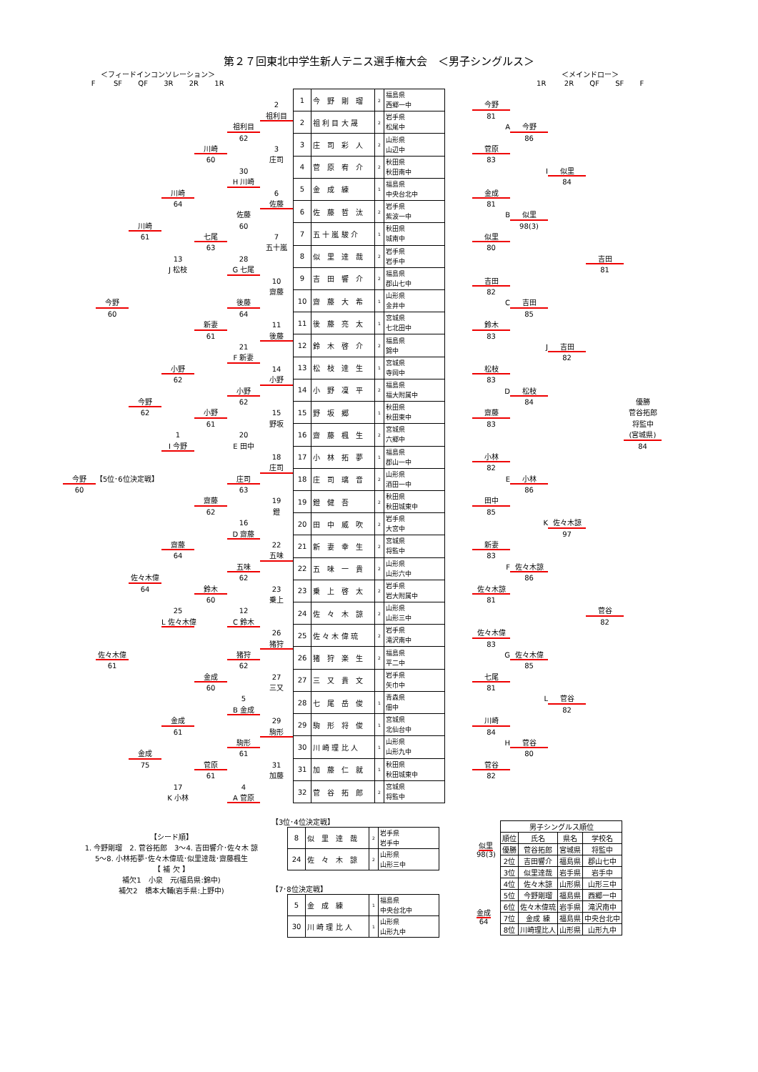第２７回東北中学生新人テニス選手権大会　＜男子シングルス＞
＜フィードインコンソレーション＞
F SF QF 3R 2R 1R
＜メインドロー＞
1R 2R QF SF F
2
祖利目
3
庄司
6
佐藤
7
五十嵐
10
齋藤
11
後藤
14
小野
15
野坂
18
庄司
19
鐙
22
五味
23
乗上
26
猪狩
27
三又
29
駒形
31
加藤
祖利目
62
30
H 川崎
佐藤
60
28
G 七尾
後藤
64
21
F 新妻
小野
62
20
E 田中
庄司
63
16
D 齋藤
五味
62
12
C 鈴木
猪狩
62
5
B 金成
駒形
61
4
A 菅原
川崎
60
七尾
63
新妻
61
小野
61
齋藤
62
鈴木
60
金成
60
菅原
61
川崎
64
13
J 松枝
小野
62
1
I 今野
齋藤
64
25
L 佐々木偉
金成
61
17
K 小林
川崎
61
今野
62
佐々木偉
64
金成
75
今野
60
佐々木偉
61
今野
60
【5位･6位決定戦】
| 1 | 今 野 剛 瑠 | 2 | 福島県 西郷一中 |
| 2 | 祖 利 目 大 晟 | 2 | 岩手県 松尾中 |
| 3 | 庄 司 彩 人 | 2 | 山形県 山辺中 |
| 4 | 菅 原 宥 介 | 2 | 秋田県 秋田南中 |
| 5 | 金 成 練 | 1 | 福島県 中央台北中 |
| 6 | 佐 藤 哲 汰 | 2 | 岩手県 紫波一中 |
| 7 | 五 十 嵐 駿 介 | 1 | 秋田県 城南中 |
| 8 | 似 里 達 哉 | 2 | 岩手県 岩手中 |
| 9 | 吉 田 響 介 | 2 | 福島県 郡山七中 |
| 10 | 齋 藤 大 希 | 1 | 山形県 金井中 |
| 11 | 後 藤 亮 太 | 1 | 宮城県 七北田中 |
| 12 | 鈴 木 啓 介 | 2 | 福島県 錦中 |
| 13 | 松 枝 達 生 | 1 | 宮城県 寺岡中 |
| 14 | 小 野 凜 平 | 2 | 福島県 福大附属中 |
| 15 | 野 坂 郷 | 1 | 秋田県 秋田東中 |
| 16 | 齋 藤 楓 生 | 2 | 宮城県 六郷中 |
| 17 | 小 林 拓 夢 | 1 | 福島県 郡山一中 |
| 18 | 庄 司 璃 音 | 2 | 山形県 酒田一中 |
| 19 | 鐙 健 吾 | 2 | 秋田県 秋田城東中 |
| 20 | 田 中 威 吹 | 2 | 岩手県 大宮中 |
| 21 | 新 妻 幸 生 | 2 | 宮城県 将監中 |
| 22 | 五 味 一 貴 | 2 | 山形県 山形六中 |
| 23 | 乗 上 啓 太 | 2 | 岩手県 岩大附属中 |
| 24 | 佐 々 木 諒 | 2 | 山形県 山形三中 |
| 25 | 佐 々 木 偉 琉 | 2 | 岩手県 滝沢南中 |
| 26 | 猪 狩 楽 生 | 2 | 福島県 平二中 |
| 27 | 三 又 貴 文 | | 岩手県 矢巾中 |
| 28 | 七 尾 岳 俊 | 1 | 青森県 佃中 |
| 29 | 駒 形 将 俊 | 1 | 宮城県 北仙台中 |
| 30 | 川 崎 理 比 人 | 1 | 山形県 山形九中 |
| 31 | 加 藤 仁 就 | 1 | 秋田県 秋田城東中 |
| 32 | 菅 谷 拓 郎 | 2 | 宮城県 将監中 |
今野
81
菅原
83
金成
81
似里
80
吉田
82
鈴木
83
松枝
83
齋藤
83
小林
82
田中
85
新妻
83
佐々木諒
81
佐々木偉
83
七尾
81
川崎
84
菅谷
82
A
今野
86
B
似里
98(3)
C
吉田
85
D
松枝
84
E
小林
86
F
佐々木諒
86
G
佐々木偉
85
H
菅谷
80
I
似里
84
J
吉田
82
K
佐々木諒
97
L
菅谷
82
吉田
81
菅谷
82
優勝
菅谷拓郎
将監中
(宮城県)
84
【シード順】
1. 今野剛瑠　2. 菅谷拓郎　3～4. 吉田響介･佐々木 諒
5～8. 小林拓夢･佐々木偉琉･似里達哉･齋藤楓生
【 補 欠 】
補欠1　小泉　元(福島県:錦中)
補欠2　橋本大輔(岩手県:上野中)
【3位･4位決定戦】
| 8 | 似 里 達 哉 | 2 | 岩手県 岩手中 |
| 24 | 佐 々 木 諒 | 2 | 山形県 山形三中 |
似里
98(3)
【7･8位決定戦】
| 5 | 金 成 練 | 1 | 福島県 中央台北中 |
| 30 | 川 崎 理 比 人 | 1 | 山形県 山形九中 |
金成
64
| 男子シングルス順位 | | | |
| --- | --- | --- | --- |
| 順位 | 氏名 | 県名 | 学校名 |
| 優勝 | 菅谷拓郎 | 宮城県 | 将監中 |
| 2位 | 吉田響介 | 福島県 | 郡山七中 |
| 3位 | 似里達哉 | 岩手県 | 岩手中 |
| 4位 | 佐々木諒 | 山形県 | 山形三中 |
| 5位 | 今野剛瑠 | 福島県 | 西郷一中 |
| 6位 | 佐々木偉琉 | 岩手県 | 滝沢南中 |
| 7位 | 金成 練 | 福島県 | 中央台北中 |
| 8位 | 川崎理比人 | 山形県 | 山形九中 |